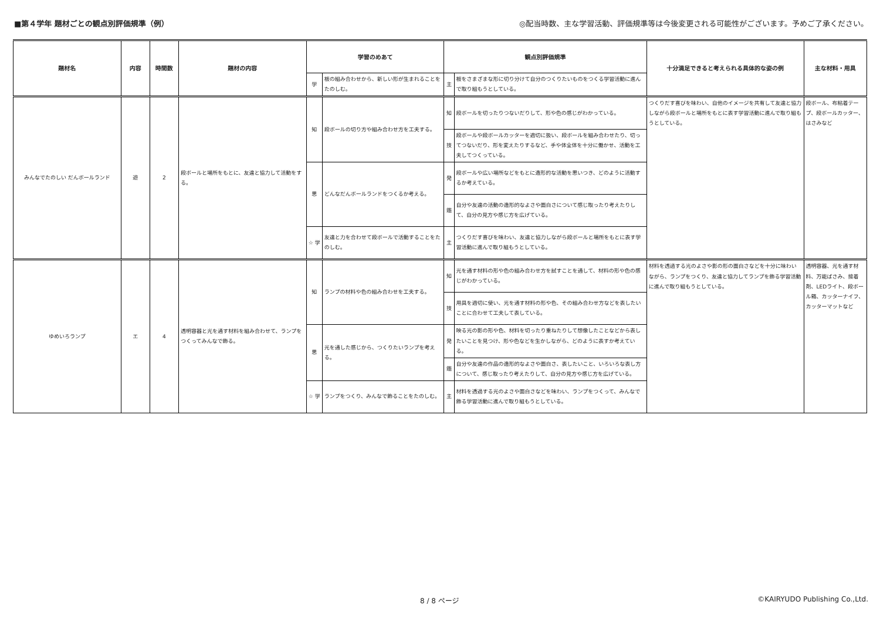■第４学年 題材ごとの観点別評価規準（例） ◎配当時数、主な学習活動、評価規準等は今後変更される可能性がございます。予めご了承ください。
| 題材名 | 内容 | 時間数 | 題材の内容 | 学習のめあて | | 観点別評価規準 | | 十分満足できると考えられる具体的な姿の例 | 主な材料・用具 | | | | | | |
| --- | --- | --- | --- | --- | --- | --- | --- | --- | --- | --- | --- | --- | --- | --- | --- |
| | | | | 学 | 板の組み合わせから、新しい形が生まれることをたのしむ。 | 主 | 板をさまざまな形に切り分けて自分のつくりたいものをつくる学習活動に進んで取り組もうとしている。 | | | | | | | | |
| みんなでたのしい だんボールランド | 遊 | 2 | 段ボールと場所をもとに、友達と協力して活動をする。 | 知 | 段ボールの切り方や組み合わせ方を工夫する。 | 知 | 段ボールを切ったりつないだりして、形や色の感じがわかっている。 | つくりだす喜びを味わい、自他のイメージを共有して友達と協力しながら段ボールと場所をもとに表す学習活動に進んで取り組もうとしている。 | 段ボール、布粘着テープ、段ボールカッター、はさみなど | | | | | | |
| | | | | | | 技 | 段ボールや段ボールカッターを適切に扱い、段ボールを組み合わせたり、切ってつないだり、形を変えたりするなど、手や体全体を十分に働かせ、活動を工夫してつくっている。 | | | | | | | | |
| | | | | 思 | どんなだんボールランドをつくるか考える。 | 発 | 段ボールや広い場所などをもとに造形的な活動を思いつき、どのように活動するか考えている。 | | | | | | | | |
| | | | | | | 鑑 | 自分や友達の活動の造形的なよさや面白さについて感じ取ったり考えたりして、自分の見方や感じ方を広げている。 | | | | | | | | |
| | | | | ☆ 学 | 友達と力を合わせて段ボールで活動することをたのしむ。 | 主 | つくりだす喜びを味わい、友達と協力しながら段ボールと場所をもとに表す学習活動に進んで取り組もうとしている。 | | | | | | | | |
| | | | | ゆめいろランプ | エ | 4 | 透明容器と光を通す材料を組み合わせて、ランプをつくってみんなで飾る。 | | | 知 | ランプの材料や色の組み合わせを工夫する。 | 知 | 光を通す材料の形や色の組み合わせ方を試すことを通して、材料の形や色の感じがわかっている。 | 材料を透過する光のよさや影の形の面白さなどを十分に味わいながら、ランプをつくり、友達と協力してランプを飾る学習活動に進んで取り組もうとしている。 | 透明容器、光を通す材料、万能ばさみ、接着剤、LEDライト、段ボール箱、カッターナイフ、カッターマットなど |
| 技 | 用具を適切に使い、光を通す材料の形や色、その組み合わせ方などを表したいことに合わせて工夫して表している。 | | | | | | | | | | | | | | |
| 思 | 光を通した感じから、つくりたいランプを考える。 | 発 | 映る光の影の形や色、材料を切ったり重ねたりして想像したことなどから表したいことを見つけ、形や色などを生かしながら、どのように表すか考えている。 | | | | | | | | | | | | |
| | | 鑑 | 自分や友達の作品の造形的なよさや面白さ、表したいこと、いろいろな表し方について、感じ取ったり考えたりして、自分の見方や感じ方を広げている。 | | | | | | | | | | | | |
| ☆ 学 | ランプをつくり、みんなで飾ることをたのしむ。 | 主 | 材料を透過する光のよさや面白さなどを味わい、ランプをつくって、みんなで飾る学習活動に進んで取り組もうとしている。 | | | | | | | | | | | | |
8 / 8 ページ ©KAIRYUDO Publishing Co.,Ltd.